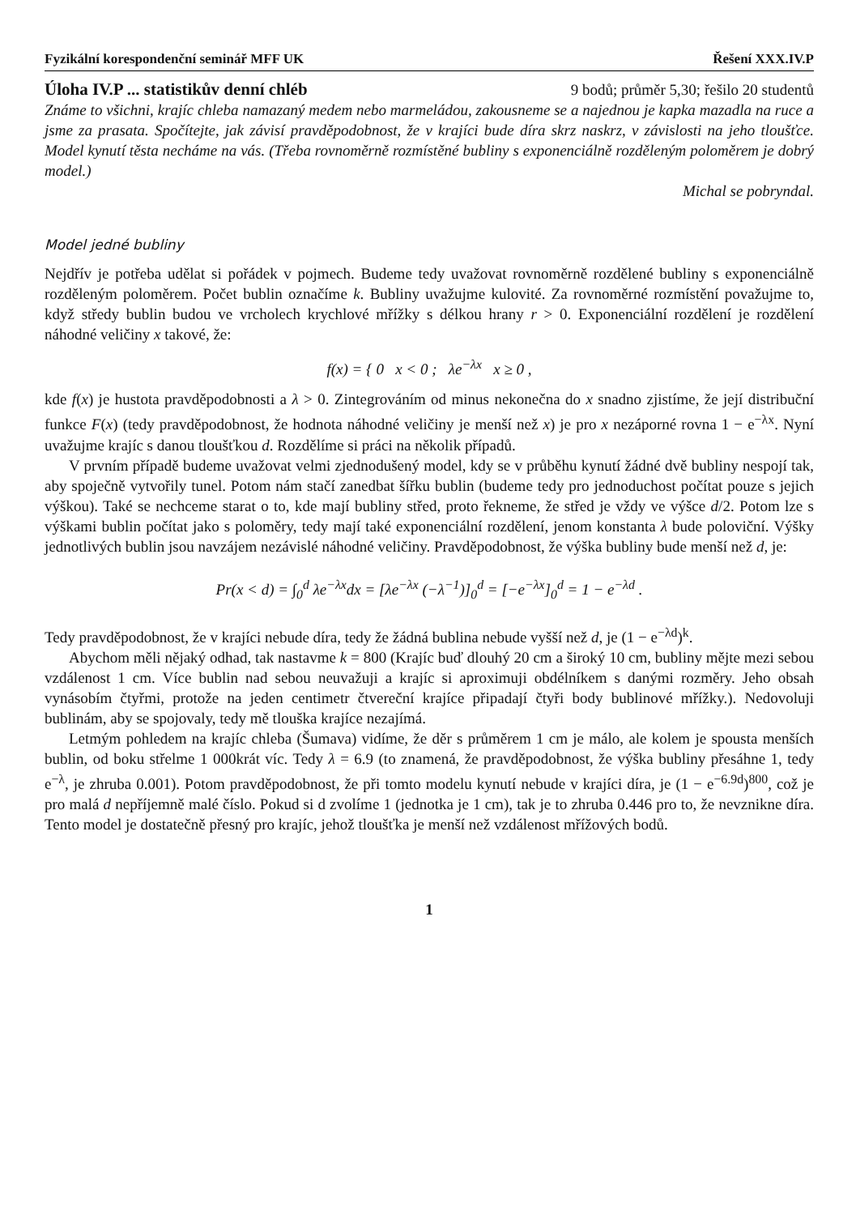Fyzikální korespondenční seminář MFF UK Řešení XXX.IV.P
Úloha IV.P ... statistikův denní chléb 9 bodů; průměr 5,30; řešilo 20 studentů
Známe to všichni, krajíc chleba namazaný medem nebo marmeládou, zakousneme se a najednou je kapka mazadla na ruce a jsme za prasata. Spočítejte, jak závisí pravděpodobnost, že v krajíci bude díra skrz naskrz, v závislosti na jeho tloušťce. Model kynutí těsta necháme na vás. (Třeba rovnoměrně rozmístěné bubliny s exponenciálně rozděleným poloměrem je dobrý model.)
Michal se pobryndal.
Model jedné bubliny
Nejdřív je potřeba udělat si pořádek v pojmech. Budeme tedy uvažovat rovnoměrně rozdělené bubliny s exponenciálně rozděleným poloměrem. Počet bublin označíme k. Bubliny uvažujme kulovité. Za rovnoměrné rozmístění považujme to, když středy bublin budou ve vrcholech krychlové mřížky s délkou hrany r > 0. Exponenciální rozdělení je rozdělení náhodné veličiny x takové, že:
f(x) = { 0 x < 0 ; λe<sup>−λx</sup> x ≥ 0 ,
kde f(x) je hustota pravděpodobnosti a λ > 0. Zintegrováním od minus nekonečna do x snadno zjistíme, že její distribuční funkce F(x) (tedy pravděpodobnost, že hodnota náhodné veličiny je menší než x) je pro x nezáporné rovna 1 − e<sup>−λx</sup>. Nyní uvažujme krajíc s danou tloušťkou d. Rozdělíme si práci na několik případů.
V prvním případě budeme uvažovat velmi zjednodušený model, kdy se v průběhu kynutí žádné dvě bubliny nespojí tak, aby spoječně vytvořily tunel. Potom nám stačí zanedbat šířku bublin (budeme tedy pro jednoduchost počítat pouze s jejich výškou). Také se nechceme starat o to, kde mají bubliny střed, proto řekneme, že střed je vždy ve výšce d/2. Potom lze s výškami bublin počítat jako s poloměry, tedy mají také exponenciální rozdělení, jenom konstanta λ bude poloviční. Výšky jednotlivých bublin jsou navzájem nezávislé náhodné veličiny. Pravděpodobnost, že výška bubliny bude menší než d, je:
Pr(x < d) = ∫<sub>0</sub><sup>d</sup> λe<sup>−λx</sup>dx = [λe<sup>−λx</sup> (−λ<sup>−1</sup>)]<sub>0</sub><sup>d</sup> = [−e<sup>−λx</sup>]<sub>0</sub><sup>d</sup> = 1 − e<sup>−λd</sup> .
Tedy pravděpodobnost, že v krajíci nebude díra, tedy že žádná bublina nebude vyšší než d, je (1 − e<sup>−λd</sup>)<sup>k</sup>.
Abychom měli nějaký odhad, tak nastavme k = 800 (Krajíc buď dlouhý 20 cm a široký 10 cm, bubliny mějte mezi sebou vzdálenost 1 cm. Více bublin nad sebou neuvažuji a krajíc si aproximuji obdélníkem s danými rozměry. Jeho obsah vynásobím čtyřmi, protože na jeden centimetr čtvereční krajíce připadají čtyři body bublinové mřížky.). Nedovoluji bublinám, aby se spojovaly, tedy mě tlouška krajíce nezajímá.
Letmým pohledem na krajíc chleba (Šumava) vidíme, že děr s průměrem 1 cm je málo, ale kolem je spousta menších bublin, od boku střelme 1 000krát víc. Tedy λ = 6.9 (to znamená, že pravděpodobnost, že výška bubliny přesáhne 1, tedy e<sup>−λ</sup>, je zhruba 0.001). Potom pravděpodobnost, že při tomto modelu kynutí nebude v krajíci díra, je (1 − e<sup>−6.9d</sup>)<sup>800</sup>, což je pro malá d nepříjemně malé číslo. Pokud si d zvolíme 1 (jednotka je 1 cm), tak je to zhruba 0.446 pro to, že nevznikne díra. Tento model je dostatečně přesný pro krajíc, jehož tloušťka je menší než vzdálenost mřížových bodů.
1